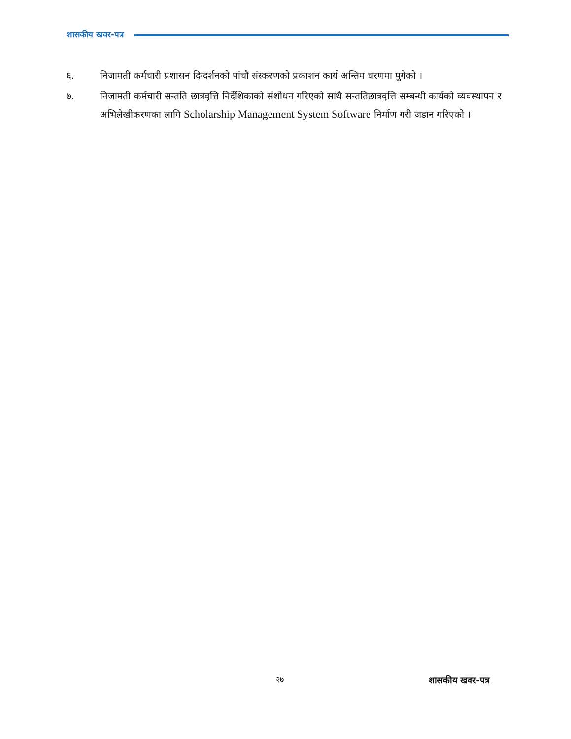शासकीय खवर-पत्र
६. निजामती कर्मचारी प्रशासन दिग्दर्शनको पांचौ संस्करणको प्रकाशन कार्य अन्तिम चरणमा पुगेको ।
७. निजामती कर्मचारी सन्तति छात्रवृत्ति निर्देशिकाको संशोधन गरिएको साथै सन्ततिछात्रवृत्ति सम्बन्धी कार्यको व्यवस्थापन र अभिलेखीकरणका लागि Scholarship Management System Software निर्माण गरी जडान गरिएको ।
२७ शासकीय खवर-पत्र